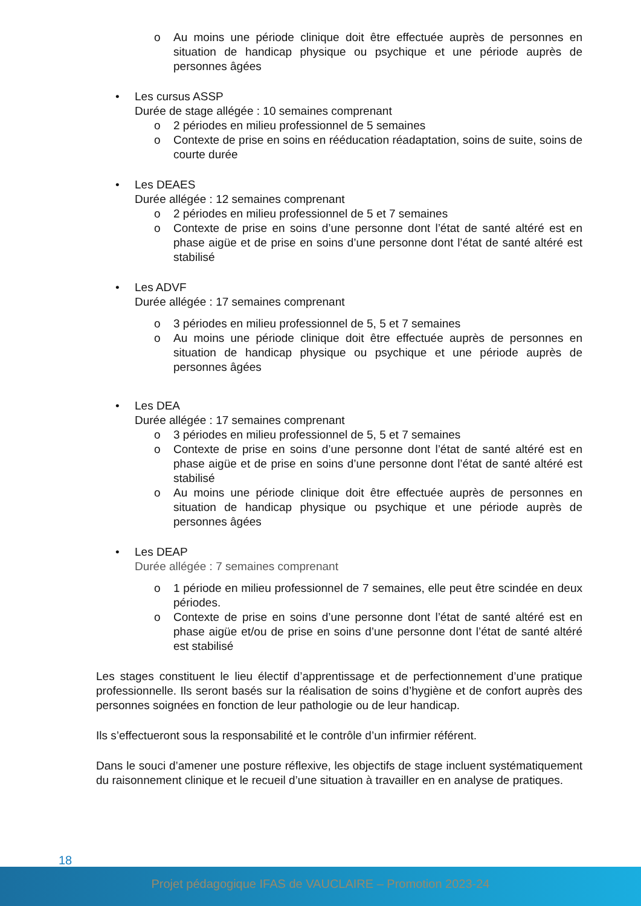o Au moins une période clinique doit être effectuée auprès de personnes en situation de handicap physique ou psychique et une période auprès de personnes âgées
• Les cursus ASSP
Durée de stage allégée : 10 semaines comprenant
o 2 périodes en milieu professionnel de 5 semaines
o Contexte de prise en soins en rééducation réadaptation, soins de suite, soins de courte durée
• Les DEAES
Durée allégée : 12 semaines comprenant
o 2 périodes en milieu professionnel de 5 et 7 semaines
o Contexte de prise en soins d’une personne dont l’état de santé altéré est en phase aigüe et de prise en soins d’une personne dont l’état de santé altéré est stabilisé
• Les ADVF
Durée allégée : 17 semaines comprenant
o 3 périodes en milieu professionnel de 5, 5 et 7 semaines
o Au moins une période clinique doit être effectuée auprès de personnes en situation de handicap physique ou psychique et une période auprès de personnes âgées
• Les DEA
Durée allégée : 17 semaines comprenant
o 3 périodes en milieu professionnel de 5, 5 et 7 semaines
o Contexte de prise en soins d’une personne dont l’état de santé altéré est en phase aigüe et de prise en soins d’une personne dont l’état de santé altéré est stabilisé
o Au moins une période clinique doit être effectuée auprès de personnes en situation de handicap physique ou psychique et une période auprès de personnes âgées
• Les DEAP
Durée allégée : 7 semaines comprenant
o 1 période en milieu professionnel de 7 semaines, elle peut être scindée en deux périodes.
o Contexte de prise en soins d’une personne dont l’état de santé altéré est en phase aigüe et/ou de prise en soins d’une personne dont l’état de santé altéré est stabilisé
Les stages constituent le lieu électif d’apprentissage et de perfectionnement d’une pratique professionnelle. Ils seront basés sur la réalisation de soins d’hygiène et de confort auprès des personnes soignées en fonction de leur pathologie ou de leur handicap.
Ils s’effectueront sous la responsabilité et le contrôle d’un infirmier référent.
Dans le souci d’amener une posture réflexive, les objectifs de stage incluent systématiquement du raisonnement clinique et le recueil d’une situation à travailler en en analyse de pratiques.
18
Projet pédagogique IFAS de VAUCLAIRE – Promotion 2023-24